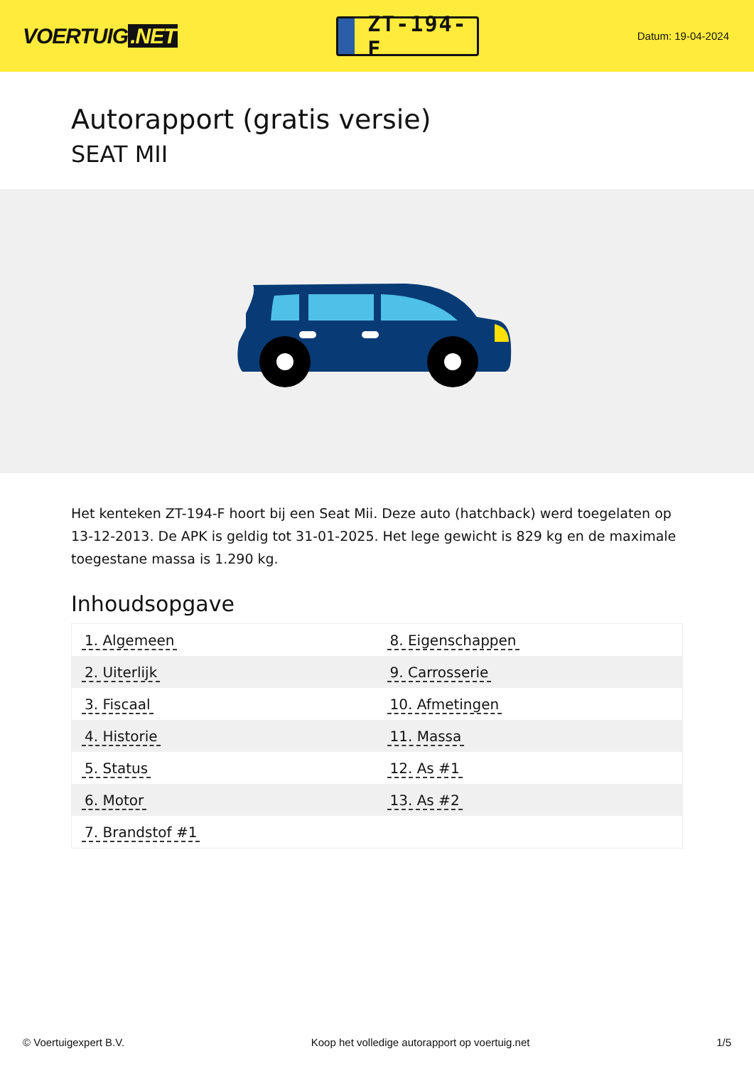VOERTUIG.NET
ZT-194-F
Datum: 19-04-2024
Autorapport (gratis versie)
SEAT MII
Het kenteken ZT-194-F hoort bij een Seat Mii. Deze auto (hatchback) werd toegelaten op 13-12-2013. De APK is geldig tot 31-01-2025. Het lege gewicht is 829 kg en de maximale toegestane massa is 1.290 kg.
Inhoudsopgave
| 1. Algemeen | 8. Eigenschappen |
| 2. Uiterlijk | 9. Carrosserie |
| 3. Fiscaal | 10. Afmetingen |
| 4. Historie | 11. Massa |
| 5. Status | 12. As #1 |
| 6. Motor | 13. As #2 |
| 7. Brandstof #1 | |
© Voertuigexpert B.V. Koop het volledige autorapport op voertuig.net 1/5